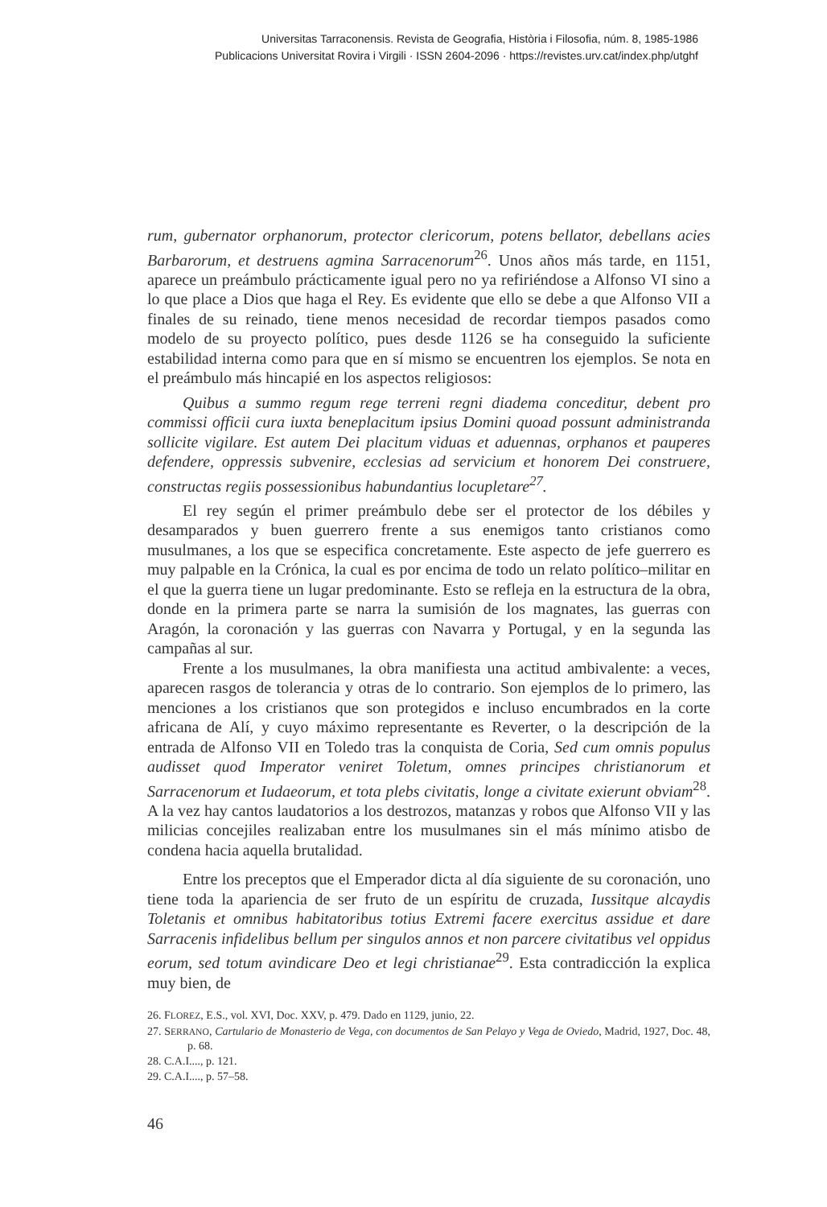Universitas Tarraconensis. Revista de Geografia, Història i Filosofia, núm. 8, 1985-1986
Publicacions Universitat Rovira i Virgili · ISSN 2604-2096 · https://revistes.urv.cat/index.php/utghf
rum, gubernator orphanorum, protector clericorum, potens bellator, debellans acies Barbarorum, et destruens agmina Sarracenorum<sup>26</sup>. Unos años más tarde, en 1151, aparece un preámbulo prácticamente igual pero no ya refiriéndose a Alfonso VI sino a lo que place a Dios que haga el Rey. Es evidente que ello se debe a que Alfonso VII a finales de su reinado, tiene menos necesidad de recordar tiempos pasados como modelo de su proyecto político, pues desde 1126 se ha conseguido la suficiente estabilidad interna como para que en sí mismo se encuentren los ejemplos. Se nota en el preámbulo más hincapié en los aspectos religiosos:
Quibus a summo regum rege terreni regni diadema conceditur, debent pro commissi officii cura iuxta beneplacitum ipsius Domini quoad possunt administranda sollicite vigilare. Est autem Dei placitum viduas et aduennas, orphanos et pauperes defendere, oppressis subvenire, ecclesias ad servicium et honorem Dei construere, constructas regiis possessionibus habundantius locupletare<sup>27</sup>.
El rey según el primer preámbulo debe ser el protector de los débiles y desamparados y buen guerrero frente a sus enemigos tanto cristianos como musulmanes, a los que se especifica concretamente. Este aspecto de jefe guerrero es muy palpable en la Crónica, la cual es por encima de todo un relato político–militar en el que la guerra tiene un lugar predominante. Esto se refleja en la estructura de la obra, donde en la primera parte se narra la sumisión de los magnates, las guerras con Aragón, la coronación y las guerras con Navarra y Portugal, y en la segunda las campañas al sur.
Frente a los musulmanes, la obra manifiesta una actitud ambivalente: a veces, aparecen rasgos de tolerancia y otras de lo contrario. Son ejemplos de lo primero, las menciones a los cristianos que son protegidos e incluso encumbrados en la corte africana de Alí, y cuyo máximo representante es Reverter, o la descripción de la entrada de Alfonso VII en Toledo tras la conquista de Coria, Sed cum omnis populus audisset quod Imperator veniret Toletum, omnes principes christianorum et Sarracenorum et Iudaeorum, et tota plebs civitatis, longe a civitate exierunt obviam<sup>28</sup>. A la vez hay cantos laudatorios a los destrozos, matanzas y robos que Alfonso VII y las milicias concejiles realizaban entre los musulmanes sin el más mínimo atisbo de condena hacia aquella brutalidad.
Entre los preceptos que el Emperador dicta al día siguiente de su coronación, uno tiene toda la apariencia de ser fruto de un espíritu de cruzada, Iussitque alcaydis Toletanis et omnibus habitatoribus totius Extremi facere exercitus assidue et dare Sarracenis infidelibus bellum per singulos annos et non parcere civitatibus vel oppidus eorum, sed totum avindicare Deo et legi christianae<sup>29</sup>. Esta contradicción la explica muy bien, de
26. FLOREZ, E.S., vol. XVI, Doc. XXV, p. 479. Dado en 1129, junio, 22.
27. SERRANO, Cartulario de Monasterio de Vega, con documentos de San Pelayo y Vega de Oviedo, Madrid, 1927, Doc. 48, p. 68.
28. C.A.I...., p. 121.
29. C.A.I...., p. 57–58.
46